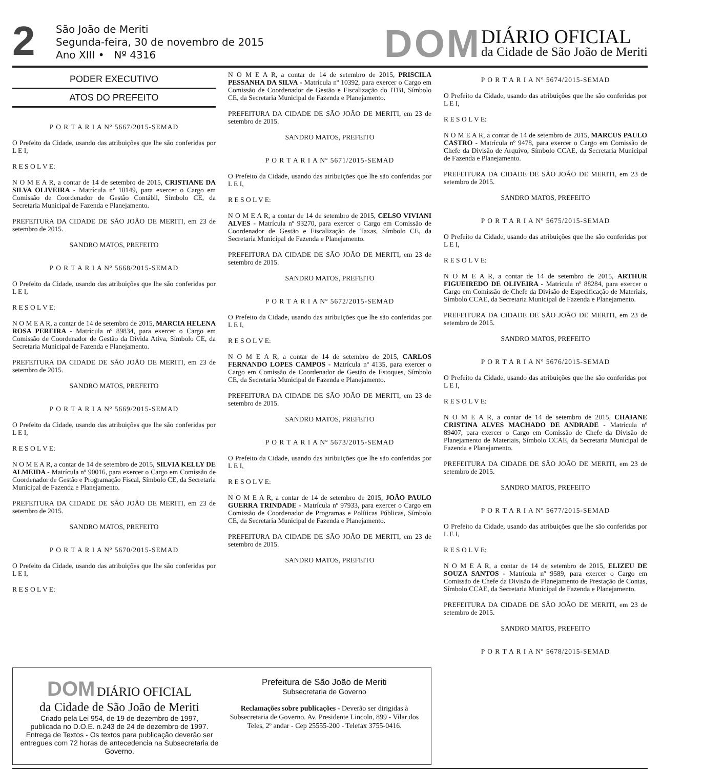2
São João de Meriti
Segunda-feira, 30 de novembro de 2015
Ano XIII • Nº 4316
DOM
DIÁRIO OFICIAL
da Cidade de São João de Meriti
PODER EXECUTIVO
ATOS DO PREFEITO
P O R T A R I A Nº 5667/2015-SEMAD
O Prefeito da Cidade, usando das atribuições que lhe são conferidas por L E I,
R E S O L V E:
N O M E A R, a contar de 14 de setembro de 2015, CRISTIANE DA SILVA OLIVEIRA - Matrícula nº 10149, para exercer o Cargo em Comissão de Coordenador de Gestão Contábil, Símbolo CE, da Secretaria Municipal de Fazenda e Planejamento.
PREFEITURA DA CIDADE DE SÃO JOÃO DE MERITI, em 23 de setembro de 2015.
SANDRO MATOS, PREFEITO
P O R T A R I A Nº 5668/2015-SEMAD
O Prefeito da Cidade, usando das atribuições que lhe são conferidas por L E I,
R E S O L V E:
N O M E A R, a contar de 14 de setembro de 2015, MARCIA HELENA ROSA PEREIRA - Matrícula nº 89834, para exercer o Cargo em Comissão de Coordenador de Gestão da Dívida Ativa, Símbolo CE, da Secretaria Municipal de Fazenda e Planejamento.
PREFEITURA DA CIDADE DE SÃO JOÃO DE MERITI, em 23 de setembro de 2015.
SANDRO MATOS, PREFEITO
P O R T A R I A Nº 5669/2015-SEMAD
O Prefeito da Cidade, usando das atribuições que lhe são conferidas por L E I,
R E S O L V E:
N O M E A R, a contar de 14 de setembro de 2015, SILVIA KELLY DE ALMEIDA - Matrícula nº 90016, para exercer o Cargo em Comissão de Coordenador de Gestão e Programação Fiscal, Símbolo CE, da Secretaria Municipal de Fazenda e Planejamento.
PREFEITURA DA CIDADE DE SÃO JOÃO DE MERITI, em 23 de setembro de 2015.
SANDRO MATOS, PREFEITO
P O R T A R I A Nº 5670/2015-SEMAD
O Prefeito da Cidade, usando das atribuições que lhe são conferidas por L E I,
R E S O L V E:
N O M E A R, a contar de 14 de setembro de 2015, PRISCILA PESSANHA DA SILVA - Matrícula nº 10392, para exercer o Cargo em Comissão de Coordenador de Gestão e Fiscalização do ITBI, Símbolo CE, da Secretaria Municipal de Fazenda e Planejamento.
PREFEITURA DA CIDADE DE SÃO JOÃO DE MERITI, em 23 de setembro de 2015.
SANDRO MATOS, PREFEITO
P O R T A R I A Nº 5671/2015-SEMAD
O Prefeito da Cidade, usando das atribuições que lhe são conferidas por L E I,
R E S O L V E:
N O M E A R, a contar de 14 de setembro de 2015, CELSO VIVIANI ALVES - Matrícula nº 93270, para exercer o Cargo em Comissão de Coordenador de Gestão e Fiscalização de Taxas, Símbolo CE, da Secretaria Municipal de Fazenda e Planejamento.
PREFEITURA DA CIDADE DE SÃO JOÃO DE MERITI, em 23 de setembro de 2015.
SANDRO MATOS, PREFEITO
P O R T A R I A Nº 5672/2015-SEMAD
O Prefeito da Cidade, usando das atribuições que lhe são conferidas por L E I,
R E S O L V E:
N O M E A R, a contar de 14 de setembro de 2015, CARLOS FERNANDO LOPES CAMPOS - Matrícula nº 4135, para exercer o Cargo em Comissão de Coordenador de Gestão de Estoques, Símbolo CE, da Secretaria Municipal de Fazenda e Planejamento.
PREFEITURA DA CIDADE DE SÃO JOÃO DE MERITI, em 23 de setembro de 2015.
SANDRO MATOS, PREFEITO
P O R T A R I A Nº 5673/2015-SEMAD
O Prefeito da Cidade, usando das atribuições que lhe são conferidas por L E I,
R E S O L V E:
N O M E A R, a contar de 14 de setembro de 2015, JOÃO PAULO GUERRA TRINDADE - Matrícula nº 97933, para exercer o Cargo em Comissão de Coordenador de Programas e Políticas Públicas, Símbolo CE, da Secretaria Municipal de Fazenda e Planejamento.
PREFEITURA DA CIDADE DE SÃO JOÃO DE MERITI, em 23 de setembro de 2015.
SANDRO MATOS, PREFEITO
P O R T A R I A Nº 5674/2015-SEMAD
O Prefeito da Cidade, usando das atribuições que lhe são conferidas por L E I,
R E S O L V E:
N O M E A R, a contar de 14 de setembro de 2015, MARCUS PAULO CASTRO - Matrícula nº 9478, para exercer o Cargo em Comissão de Chefe da Divisão de Arquivo, Símbolo CCAE, da Secretaria Municipal de Fazenda e Planejamento.
PREFEITURA DA CIDADE DE SÃO JOÃO DE MERITI, em 23 de setembro de 2015.
SANDRO MATOS, PREFEITO
P O R T A R I A Nº 5675/2015-SEMAD
O Prefeito da Cidade, usando das atribuições que lhe são conferidas por L E I,
R E S O L V E:
N O M E A R, a contar de 14 de setembro de 2015, ARTHUR FIGUEIREDO DE OLIVEIRA - Matrícula nº 88284, para exercer o Cargo em Comissão de Chefe da Divisão de Especificação de Materiais, Símbolo CCAE, da Secretaria Municipal de Fazenda e Planejamento.
PREFEITURA DA CIDADE DE SÃO JOÃO DE MERITI, em 23 de setembro de 2015.
SANDRO MATOS, PREFEITO
P O R T A R I A Nº 5676/2015-SEMAD
O Prefeito da Cidade, usando das atribuições que lhe são conferidas por L E I,
R E S O L V E:
N O M E A R, a contar de 14 de setembro de 2015, CHAIANE CRISTINA ALVES MACHADO DE ANDRADE - Matrícula nº 89407, para exercer o Cargo em Comissão de Chefe da Divisão de Planejamento de Materiais, Símbolo CCAE, da Secretaria Municipal de Fazenda e Planejamento.
PREFEITURA DA CIDADE DE SÃO JOÃO DE MERITI, em 23 de setembro de 2015.
SANDRO MATOS, PREFEITO
P O R T A R I A Nº 5677/2015-SEMAD
O Prefeito da Cidade, usando das atribuições que lhe são conferidas por L E I,
R E S O L V E:
N O M E A R, a contar de 14 de setembro de 2015, ELIZEU DE SOUZA SANTOS - Matrícula nº 9589, para exercer o Cargo em Comissão de Chefe da Divisão de Planejamento de Prestação de Contas, Símbolo CCAE, da Secretaria Municipal de Fazenda e Planejamento.
PREFEITURA DA CIDADE DE SÃO JOÃO DE MERITI, em 23 de setembro de 2015.
SANDRO MATOS, PREFEITO
P O R T A R I A Nº 5678/2015-SEMAD
DOM DIÁRIO OFICIAL
da Cidade de São João de Meriti
Criado pela Lei 954, de 19 de dezembro de 1997,
publicada no D.O.E. n.243 de 24 de dezembro de 1997.
Entrega de Textos - Os textos para publicação deverão ser entregues com 72 horas de antecedencia na Subsecretaria de Governo.
Prefeitura de São João de Meriti
Subsecretaria de Governo
Reclamações sobre publicações - Deverão ser dirigidas à Subsecretaria de Governo. Av. Presidente Lincoln, 899 - Vilar dos Teles, 2º andar - Cep 25555-200 - Telefax 3755-0416.